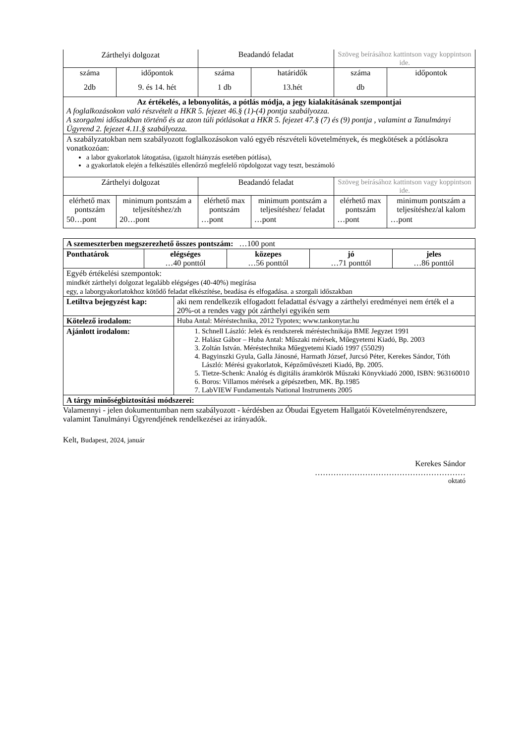| Zárthelyi dolgozat | | Beadandó feladat | | Szöveg beírásához kattintson vagy koppintson ide. | |
| száma | időpontok | száma | határidők | száma | időpontok |
| 2db | 9. és 14. hét | 1 db | 13.hét | db | |
| Az értékelés, a lebonyolítás, a pótlás módja, a jegy kialakításának szempontjai A foglalkozásokon való részvételt a HKR 5. fejezet 46.§ (1)-(4) pontja szabályozza. A szorgalmi időszakban történő és az azon túli pótlásokat a HKR 5. fejezet 47.§ (7) és (9) pontja , valamint a Tanulmányi Ügyrend 2. fejezet 4.11.§ szabályozza. | | | | | |
| A szabályzatokban nem szabályozott foglalkozásokon való egyéb részvételi követelmények, és megkötések a pótlásokra vonatkozóan: a labor gyakorlatok látogatása, (igazolt hiányzás esetében pótlása), a gyakorlatok elején a felkészülés ellenőrző megfelelő röpdolgozat vagy teszt, beszámoló | | | | | |
| Zárthelyi dolgozat | | Beadandó feladat | | Szöveg beírásához kattintson vagy koppintson ide. | |
| elérhető max pontszám | minimum pontszám a teljesítéshez/zh | elérhető max pontszám | minimum pontszám a teljesítéshez/ feladat | elérhető max pontszám | minimum pontszám a teljesítéshez/al kalom |
| 50…pont | 20…pont | …pont | …pont | …pont | …pont |
| A szemeszterben megszerezhető összes pontszám: …100 pont | | | | |
| Ponthatárok | elégséges …40 ponttól | közepes …56 ponttól | jó …71 ponttól | jeles …86 ponttól |
| Egyéb értékelési szempontok: mindkét zárthelyi dolgozat legalább elégséges (40-40%) megírása egy, a laborgyakorlatokhoz kötődő feladat elkészítése, beadása és elfogadása. a szorgali időszakban | | | | |
| Letiltva bejegyzést kap: | aki nem rendelkezik elfogadott feladattal és/vagy a zárthelyi eredményei nem érték el a 20%-ot a rendes vagy pót zárthelyi egyikén sem |
| Kötelező irodalom: | Huba Antal: Méréstechnika, 2012 Typotex; www.tankonytar.hu |
| Ajánlott irodalom: | 1. Schnell László: Jelek és rendszerek méréstechnikája BME Jegyzet 1991 2. Halász Gábor – Huba Antal: Műszaki mérések, Műegyetemi Kiadó, Bp. 2003 3. Zoltán István. Méréstechnika Műegyetemi Kiadó 1997 (55029) 4. Bagyinszki Gyula, Galla Jánosné, Harmath József, Jurcsó Péter, Kerekes Sándor, Tóth László: Mérési gyakorlatok, Képzőművészeti Kiadó, Bp. 2005. 5. Tietze-Schenk: Analóg és digitális áramkörök Műszaki Könyvkiadó 2000, ISBN: 963160010 6. Boros: Villamos mérések a gépészetben, MK. Bp.1985 7. LabVIEW Fundamentals National Instruments 2005 |
| A tárgy minőségbiztosítási módszerei: | |
Valamennyi - jelen dokumentumban nem szabályozott - kérdésben az Óbudai Egyetem Hallgatói Követelményrendszere, valamint Tanulmányi Ügyrendjének rendelkezései az irányadók.
Kelt, Budapest, 2024, január
Kerekes Sándor
…………………………………………………
oktató